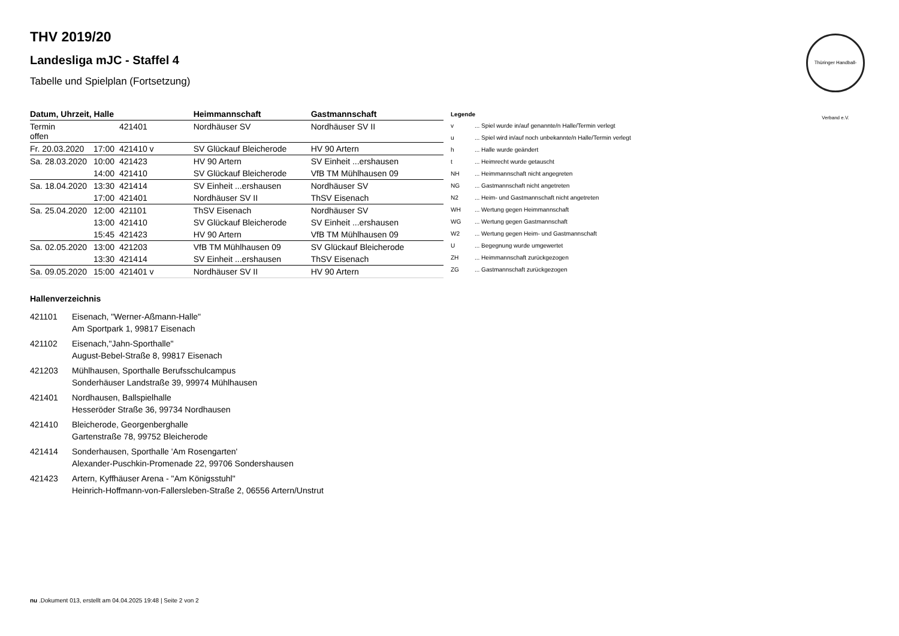Thüringer Handball-Verband e.V.
THV 2019/20
Landesliga mJC - Staffel 4
Tabelle und Spielplan (Fortsetzung)
| Datum, Uhrzeit, Halle | | | Heimmannschaft | Gastmannschaft |
| --- | --- | --- | --- | --- |
| Termin offen | | 421401 | Nordhäuser SV | Nordhäuser SV II |
| Fr. 20.03.2020 | 17:00 | 421410 v | SV Glückauf Bleicherode | HV 90 Artern |
| Sa. 28.03.2020 | 10:00 | 421423 | HV 90 Artern | SV Einheit ...ershausen |
| | 14:00 | 421410 | SV Glückauf Bleicherode | VfB TM Mühlhausen 09 |
| Sa. 18.04.2020 | 13:30 | 421414 | SV Einheit ...ershausen | Nordhäuser SV |
| | 17:00 | 421401 | Nordhäuser SV II | ThSV Eisenach |
| Sa. 25.04.2020 | 12:00 | 421101 | ThSV Eisenach | Nordhäuser SV |
| | 13:00 | 421410 | SV Glückauf Bleicherode | SV Einheit ...ershausen |
| | 15:45 | 421423 | HV 90 Artern | VfB TM Mühlhausen 09 |
| Sa. 02.05.2020 | 13:00 | 421203 | VfB TM Mühlhausen 09 | SV Glückauf Bleicherode |
| | 13:30 | 421414 | SV Einheit ...ershausen | ThSV Eisenach |
| Sa. 09.05.2020 | 15:00 | 421401 v | Nordhäuser SV II | HV 90 Artern |
| Legende | |
| --- | --- |
| v | ... Spiel wurde in/auf genannte/n Halle/Termin verlegt |
| u | ... Spiel wird in/auf noch unbekannte/n Halle/Termin verlegt |
| h | ... Halle wurde geändert |
| t | ... Heimrecht wurde getauscht |
| NH | ... Heimmannschaft nicht angegreten |
| NG | ... Gastmannschaft nicht angetreten |
| N2 | ... Heim- und Gastmannschaft nicht angetreten |
| WH | ... Wertung gegen Heimmannschaft |
| WG | ... Wertung gegen Gastmannschaft |
| W2 | ... Wertung gegen Heim- und Gastmannschaft |
| U | ... Begegnung wurde umgewertet |
| ZH | ... Heimmannschaft zurückgezogen |
| ZG | ... Gastmannschaft zurückgezogen |
Hallenverzeichnis
421101 Eisenach, "Werner-Aßmann-Halle"
Am Sportpark 1, 99817 Eisenach
421102 Eisenach,"Jahn-Sporthalle"
August-Bebel-Straße 8, 99817 Eisenach
421203 Mühlhausen, Sporthalle Berufsschulcampus
Sonderhäuser Landstraße 39, 99974 Mühlhausen
421401 Nordhausen, Ballspielhalle
Hesseröder Straße 36, 99734 Nordhausen
421410 Bleicherode, Georgenberghalle
Gartenstraße 78, 99752 Bleicherode
421414 Sonderhausen, Sporthalle 'Am Rosengarten'
Alexander-Puschkin-Promenade 22, 99706 Sondershausen
421423 Artern, Kyffhäuser Arena - "Am Königsstuhl"
Heinrich-Hoffmann-von-Fallersleben-Straße 2, 06556 Artern/Unstrut
nu .Dokument 013, erstellt am 04.04.2025 19:48 | Seite 2 von 2